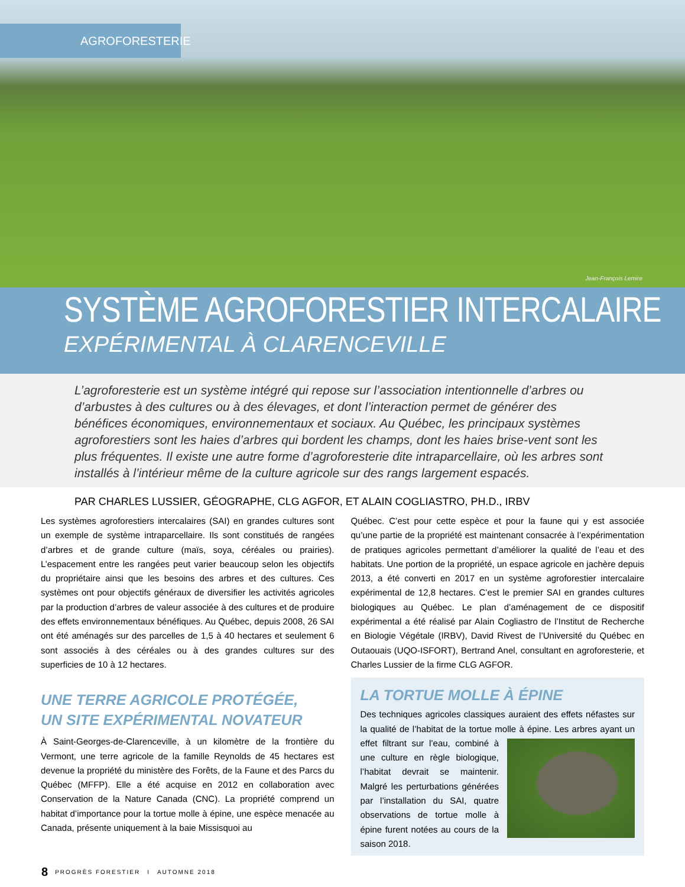AGROFORESTERIE
Jean-François Lemire
SYSTÈME AGROFORESTIER INTERCALAIRE
EXPÉRIMENTAL À CLARENCEVILLE
L’agroforesterie est un système intégré qui repose sur l’association intentionnelle d’arbres ou d’arbustes à des cultures ou à des élevages, et dont l’interaction permet de générer des bénéfices économiques, environnementaux et sociaux. Au Québec, les principaux systèmes agroforestiers sont les haies d’arbres qui bordent les champs, dont les haies brise-vent sont les plus fréquentes. Il existe une autre forme d’agroforesterie dite intraparcellaire, où les arbres sont installés à l’intérieur même de la culture agricole sur des rangs largement espacés.
PAR CHARLES LUSSIER, GÉOGRAPHE, CLG AGFOR, ET ALAIN COGLIASTRO, PH.D., IRBV
Les systèmes agroforestiers intercalaires (SAI) en grandes cultures sont un exemple de système intraparcellaire. Ils sont constitués de rangées d’arbres et de grande culture (maïs, soya, céréales ou prairies). L’espacement entre les rangées peut varier beaucoup selon les objectifs du propriétaire ainsi que les besoins des arbres et des cultures. Ces systèmes ont pour objectifs généraux de diversifier les activités agricoles par la production d’arbres de valeur associée à des cultures et de produire des effets environnementaux bénéfiques. Au Québec, depuis 2008, 26 SAI ont été aménagés sur des parcelles de 1,5 à 40 hectares et seulement 6 sont associés à des céréales ou à des grandes cultures sur des superficies de 10 à 12 hectares.
UNE TERRE AGRICOLE PROTÉGÉE,
UN SITE EXPÉRIMENTAL NOVATEUR
À Saint-Georges-de-Clarenceville, à un kilomètre de la frontière du Vermont, une terre agricole de la famille Reynolds de 45 hectares est devenue la propriété du ministère des Forêts, de la Faune et des Parcs du Québec (MFFP). Elle a été acquise en 2012 en collaboration avec Conservation de la Nature Canada (CNC). La propriété comprend un habitat d’importance pour la tortue molle à épine, une espèce menacée au Canada, présente uniquement à la baie Missisquoi au
Québec. C’est pour cette espèce et pour la faune qui y est associée qu’une partie de la propriété est maintenant consacrée à l’expérimentation de pratiques agricoles permettant d’améliorer la qualité de l’eau et des habitats. Une portion de la propriété, un espace agricole en jachère depuis 2013, a été converti en 2017 en un système agroforestier intercalaire expérimental de 12,8 hectares. C’est le premier SAI en grandes cultures biologiques au Québec. Le plan d’aménagement de ce dispositif expérimental a été réalisé par Alain Cogliastro de l’Institut de Recherche en Biologie Végétale (IRBV), David Rivest de l’Université du Québec en Outaouais (UQO-ISFORT), Bertrand Anel, consultant en agroforesterie, et Charles Lussier de la firme CLG AGFOR.
LA TORTUE MOLLE À ÉPINE
Des techniques agricoles classiques auraient des effets néfastes sur la qualité de l’habitat de la tortue molle à épine. Les arbres ayant un effet filtrant sur l’eau, combiné à une culture en règle biologique, l’habitat devrait se maintenir. Malgré les perturbations générées par l’installation du SAI, quatre observations de tortue molle à épine furent notées au cours de la saison 2018.
8 PROGRÈS FORESTIER I AUTOMNE 2018